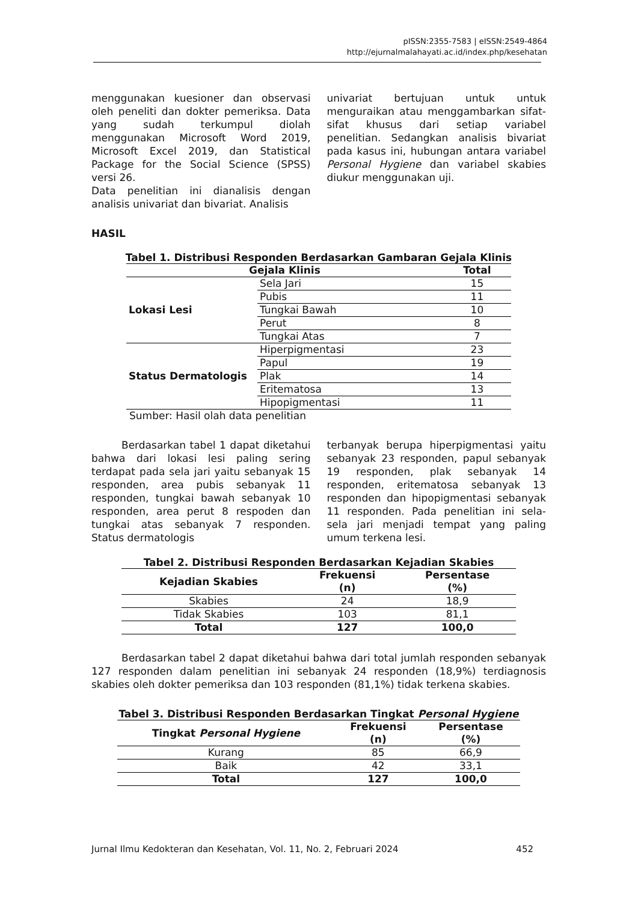pISSN:2355-7583 | eISSN:2549-4864
http://ejurnalmalahayati.ac.id/index.php/kesehatan
menggunakan kuesioner dan observasi oleh peneliti dan dokter pemeriksa. Data yang sudah terkumpul diolah menggunakan Microsoft Word 2019, Microsoft Excel 2019, dan Statistical Package for the Social Science (SPSS) versi 26.
Data penelitian ini dianalisis dengan analisis univariat dan bivariat. Analisis
univariat bertujuan untuk untuk menguraikan atau menggambarkan sifat-sifat khusus dari setiap variabel penelitian. Sedangkan analisis bivariat pada kasus ini, hubungan antara variabel Personal Hygiene dan variabel skabies diukur menggunakan uji.
HASIL
Tabel 1. Distribusi Responden Berdasarkan Gambaran Gejala Klinis
| Gejala Klinis | | Total |
| --- | --- | --- |
| Lokasi Lesi | Sela Jari | 15 |
| | Pubis | 11 |
| | Tungkai Bawah | 10 |
| | Perut | 8 |
| | Tungkai Atas | 7 |
| Status Dermatologis | Hiperpigmentasi | 23 |
| | Papul | 19 |
| | Plak | 14 |
| | Eritematosa | 13 |
| | Hipopigmentasi | 11 |
Sumber: Hasil olah data penelitian
Berdasarkan tabel 1 dapat diketahui bahwa dari lokasi lesi paling sering terdapat pada sela jari yaitu sebanyak 15 responden, area pubis sebanyak 11 responden, tungkai bawah sebanyak 10 responden, area perut 8 respoden dan tungkai atas sebanyak 7 responden. Status dermatologis
terbanyak berupa hiperpigmentasi yaitu sebanyak 23 responden, papul sebanyak 19 responden, plak sebanyak 14 responden, eritematosa sebanyak 13 responden dan hipopigmentasi sebanyak 11 responden. Pada penelitian ini sela-sela jari menjadi tempat yang paling umum terkena lesi.
Tabel 2. Distribusi Responden Berdasarkan Kejadian Skabies
| Kejadian Skabies | Frekuensi (n) | Persentase (%) |
| --- | --- | --- |
| Skabies | 24 | 18,9 |
| Tidak Skabies | 103 | 81,1 |
| Total | 127 | 100,0 |
Berdasarkan tabel 2 dapat diketahui bahwa dari total jumlah responden sebanyak 127 responden dalam penelitian ini sebanyak 24 responden (18,9%) terdiagnosis skabies oleh dokter pemeriksa dan 103 responden (81,1%) tidak terkena skabies.
Tabel 3. Distribusi Responden Berdasarkan Tingkat Personal Hygiene
| Tingkat Personal Hygiene | Frekuensi (n) | Persentase (%) |
| --- | --- | --- |
| Kurang | 85 | 66,9 |
| Baik | 42 | 33,1 |
| Total | 127 | 100,0 |
Jurnal Ilmu Kedokteran dan Kesehatan, Vol. 11, No. 2, Februari 2024 452